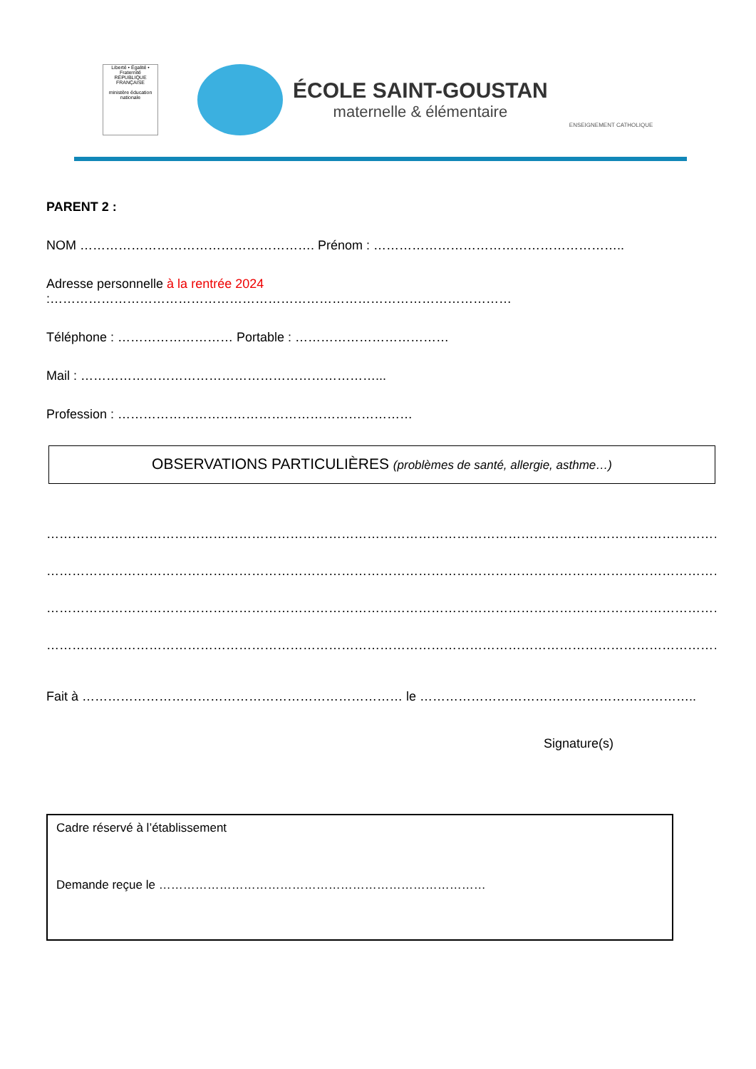Liberté • Égalité • Fraternité
RÉPUBLIQUE FRANÇAISE
ministère éducation nationale
ÉCOLE SAINT-GOUSTAN
maternelle & élémentaire
ENSEIGNEMENT CATHOLIQUE
PARENT 2 :
NOM ………………………………………………. Prénom : …………………………………………………..
Adresse personnelle à la rentrée 2024 :………………………………………………………………………………………………
Téléphone : ……………………… Portable : ………………………………
Mail : ……………………………………………………………...
Profession : ……………………………………………………………
OBSERVATIONS PARTICULIÈRES (problèmes de santé, allergie, asthme…)
……………………………………………………………………………………………………………………………………………………………
……………………………………………………………………………………………………………………………………………………………
……………………………………………………………………………………………………………………………………………………………
……………………………………………………………………………………………………………………………………………………………
Fait à ………………………………………………………………… le ………………………………………………………..
Signature(s)
Cadre réservé à l’établissement
Demande reçue le ………………………………………………………………………